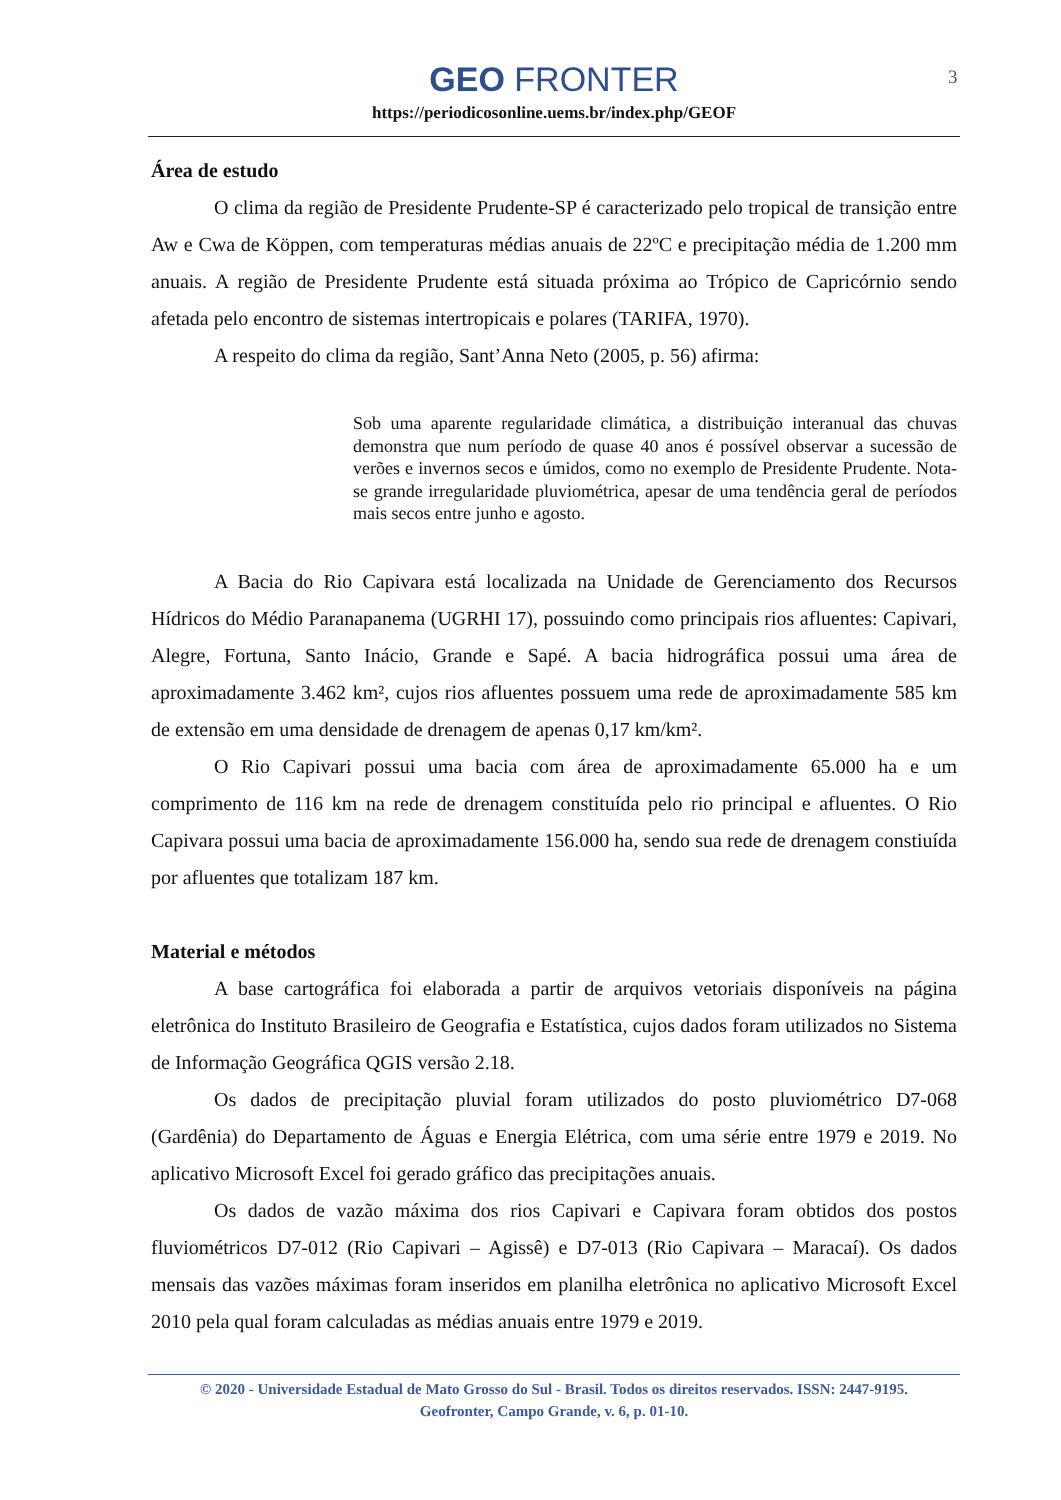GEO FRONTER
https://periodicosonline.uems.br/index.php/GEOF
3
Área de estudo
O clima da região de Presidente Prudente-SP é caracterizado pelo tropical de transição entre Aw e Cwa de Köppen, com temperaturas médias anuais de 22ºC e precipitação média de 1.200 mm anuais. A região de Presidente Prudente está situada próxima ao Trópico de Capricórnio sendo afetada pelo encontro de sistemas intertropicais e polares (TARIFA, 1970).
A respeito do clima da região, Sant’Anna Neto (2005, p. 56) afirma:
Sob uma aparente regularidade climática, a distribuição interanual das chuvas demonstra que num período de quase 40 anos é possível observar a sucessão de verões e invernos secos e úmidos, como no exemplo de Presidente Prudente. Nota-se grande irregularidade pluviométrica, apesar de uma tendência geral de períodos mais secos entre junho e agosto.
A Bacia do Rio Capivara está localizada na Unidade de Gerenciamento dos Recursos Hídricos do Médio Paranapanema (UGRHI 17), possuindo como principais rios afluentes: Capivari, Alegre, Fortuna, Santo Inácio, Grande e Sapé. A bacia hidrográfica possui uma área de aproximadamente 3.462 km², cujos rios afluentes possuem uma rede de aproximadamente 585 km de extensão em uma densidade de drenagem de apenas 0,17 km/km².
O Rio Capivari possui uma bacia com área de aproximadamente 65.000 ha e um comprimento de 116 km na rede de drenagem constituída pelo rio principal e afluentes. O Rio Capivara possui uma bacia de aproximadamente 156.000 ha, sendo sua rede de drenagem constiuída por afluentes que totalizam 187 km.
Material e métodos
A base cartográfica foi elaborada a partir de arquivos vetoriais disponíveis na página eletrônica do Instituto Brasileiro de Geografia e Estatística, cujos dados foram utilizados no Sistema de Informação Geográfica QGIS versão 2.18.
Os dados de precipitação pluvial foram utilizados do posto pluviométrico D7-068 (Gardênia) do Departamento de Águas e Energia Elétrica, com uma série entre 1979 e 2019. No aplicativo Microsoft Excel foi gerado gráfico das precipitações anuais.
Os dados de vazão máxima dos rios Capivari e Capivara foram obtidos dos postos fluviométricos D7-012 (Rio Capivari – Agissê) e D7-013 (Rio Capivara – Maracaí). Os dados mensais das vazões máximas foram inseridos em planilha eletrônica no aplicativo Microsoft Excel 2010 pela qual foram calculadas as médias anuais entre 1979 e 2019.
© 2020 - Universidade Estadual de Mato Grosso do Sul - Brasil. Todos os direitos reservados. ISSN: 2447-9195.
Geofronter, Campo Grande, v. 6, p. 01-10.